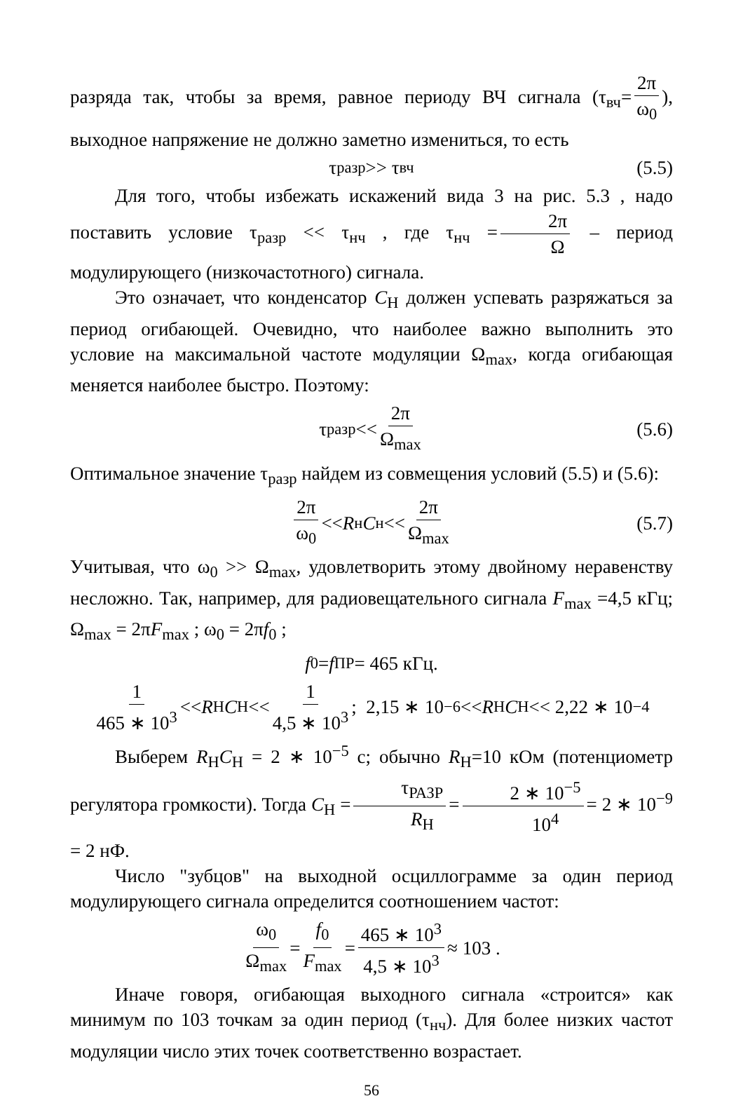разряда так, чтобы за время, равное периоду ВЧ сигнала (τ<sub>вч</sub>= 2π ω<sub>0</sub>), выходное напряжение не должно заметно измениться, то есть
τ<sub>разр</sub> >> τ<sub>вч</sub> (5.5)
Для того, чтобы избежать искажений вида 3 на рис. 5.3 , надо поставить условие τ<sub>разр</sub> << τ<sub>нч</sub> , где τ<sub>нч</sub> = 2π Ω – период модулирующего (низкочастотного) сигнала.
Это означает, что конденсатор C<sub>Н</sub> должен успевать разряжаться за период огибающей. Очевидно, что наиболее важно выполнить это условие на максимальной частоте модуляции Ω<sub>max</sub>, когда огибающая меняется наиболее быстро. Поэтому:
τ<sub>разр</sub> << 2π Ω<sub>max</sub> (5.6)
Оптимальное значение τ<sub>разр</sub> найдем из совмещения условий (5.5) и (5.6):
2π ω<sub>0</sub> << R<sub>н</sub> C<sub>н</sub> << 2π Ω<sub>max</sub> (5.7)
Учитывая, что ω<sub>0</sub> >> Ω<sub>max</sub>, удовлетворить этому двойному неравенству несложно. Так, например, для радиовещательного сигнала F<sub>max</sub> =4,5 кГц; Ω<sub>max</sub> = 2πF<sub>max</sub> ; ω<sub>0</sub> = 2πf<sub>0</sub> ;
f<sub>0</sub> = f<sub>ПР</sub> = 465 кГц.
1 465 ∗ 10<sup>3</sup> << R<sub>Н</sub> C<sub>Н</sub> << 1 4,5 ∗ 10<sup>3</sup>; 2,15 ∗ 10<sup>−6</sup> << R<sub>Н</sub> C<sub>Н</sub> << 2,22 ∗ 10<sup>−4</sup>
Выберем R<sub>Н</sub>C<sub>Н</sub> = 2 ∗ 10<sup>−5</sup> с; обычно R<sub>Н</sub>=10 кОм (потенциометр регулятора громкости). Тогда C<sub>Н</sub> = τ<sub>РАЗР</sub> R<sub>Н</sub> = 2 ∗ 10<sup>−5</sup> 10<sup>4</sup> = 2 ∗ 10<sup>−9</sup> = 2 нФ.
Число "зубцов" на выходной осциллограмме за один период модулирующего сигнала определится соотношением частот:
ω<sub>0</sub> Ω<sub>max</sub> = f<sub>0</sub> F<sub>max</sub> = 465 ∗ 10<sup>3</sup> 4,5 ∗ 10<sup>3</sup> ≈ 103 .
Иначе говоря, огибающая выходного сигнала «строится» как минимум по 103 точкам за один период (τ<sub>нч</sub>). Для более низких частот модуляции число этих точек соответственно возрастает.
56